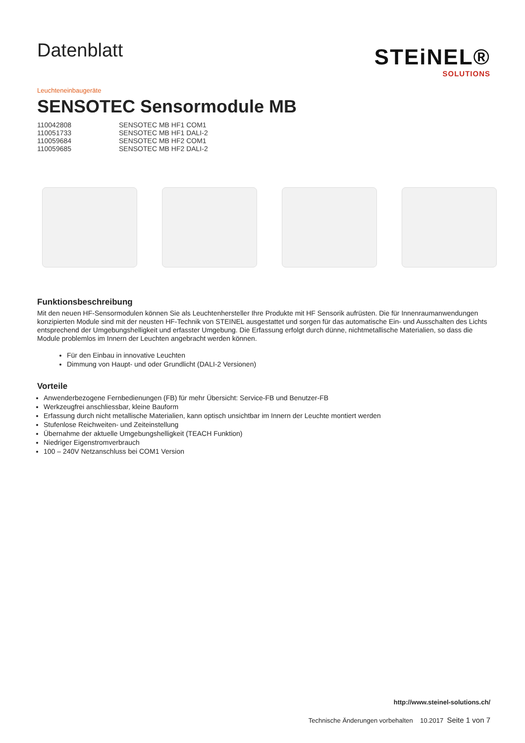Datenblatt
STEiNEL®
SOLUTIONS
Leuchteneinbaugeräte
SENSOTEC Sensormodule MB
110042808 SENSOTEC MB HF1 COM1
110051733 SENSOTEC MB HF1 DALI-2
110059684 SENSOTEC MB HF2 COM1
110059685 SENSOTEC MB HF2 DALI-2
Funktionsbeschreibung
Mit den neuen HF-Sensormodulen können Sie als Leuchtenhersteller Ihre Produkte mit HF Sensorik aufrüsten. Die für Innenraumanwendungen konzipierten Module sind mit der neusten HF-Technik von STEINEL ausgestattet und sorgen für das automatische Ein- und Ausschalten des Lichts entsprechend der Umgebungshelligkeit und erfasster Umgebung. Die Erfassung erfolgt durch dünne, nichtmetallische Materialien, so dass die Module problemlos im Innern der Leuchten angebracht werden können.
Für den Einbau in innovative Leuchten
Dimmung von Haupt- und oder Grundlicht (DALI-2 Versionen)
Vorteile
Anwenderbezogene Fernbedienungen (FB) für mehr Übersicht: Service-FB und Benutzer-FB
Werkzeugfrei anschliessbar, kleine Bauform
Erfassung durch nicht metallische Materialien, kann optisch unsichtbar im Innern der Leuchte montiert werden
Stufenlose Reichweiten- und Zeiteinstellung
Übernahme der aktuelle Umgebungshelligkeit (TEACH Funktion)
Niedriger Eigenstromverbrauch
100 – 240V Netzanschluss bei COM1 Version
http://www.steinel-solutions.ch/
Technische Änderungen vorbehalten 10.2017 Seite 1 von 7